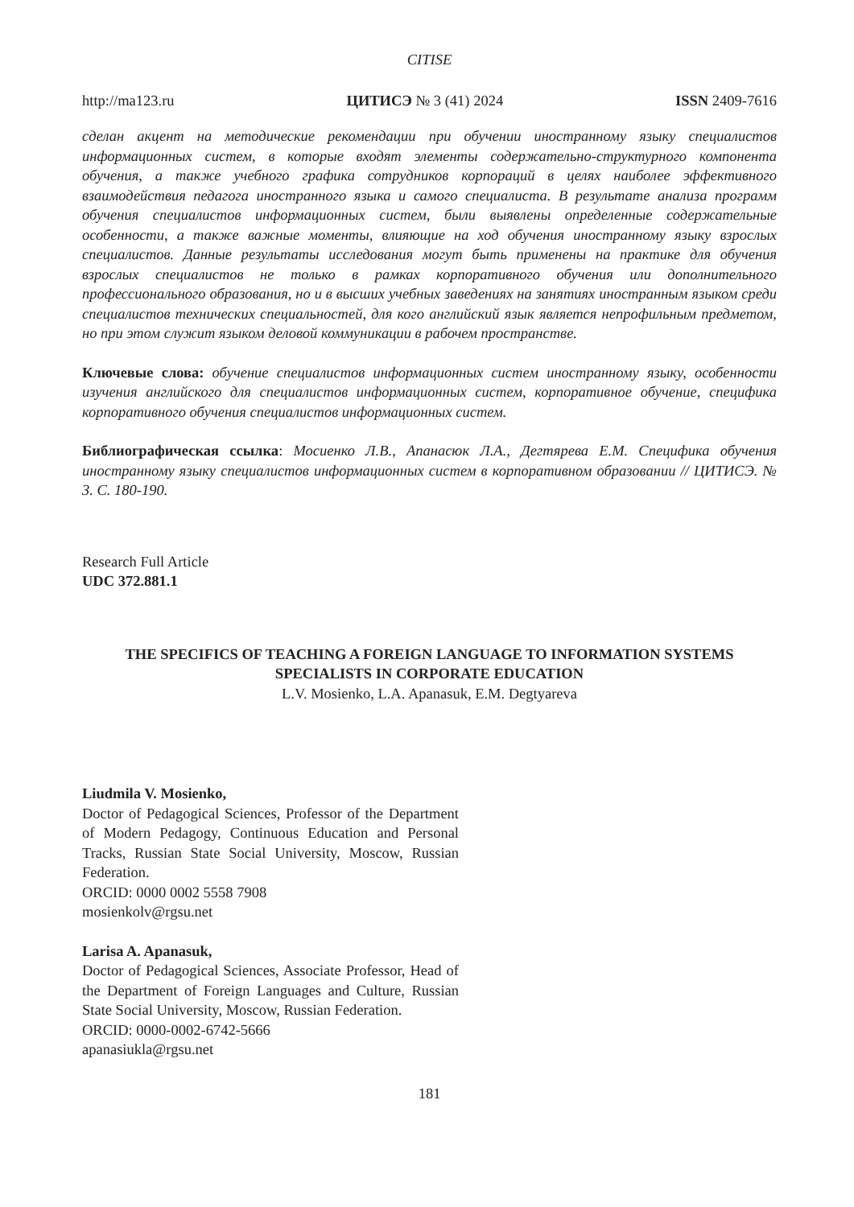CITISE
http://ma123.ru ЦИТИСЭ № 3 (41) 2024 ISSN 2409-7616
сделан акцент на методические рекомендации при обучении иностранному языку специалистов информационных систем, в которые входят элементы содержательно-структурного компонента обучения, а также учебного графика сотрудников корпораций в целях наиболее эффективного взаимодействия педагога иностранного языка и самого специалиста. В результате анализа программ обучения специалистов информационных систем, были выявлены определенные содержательные особенности, а также важные моменты, влияющие на ход обучения иностранному языку взрослых специалистов. Данные результаты исследования могут быть применены на практике для обучения взрослых специалистов не только в рамках корпоративного обучения или дополнительного профессионального образования, но и в высших учебных заведениях на занятиях иностранным языком среди специалистов технических специальностей, для кого английский язык является непрофильным предметом, но при этом служит языком деловой коммуникации в рабочем пространстве.
Ключевые слова: обучение специалистов информационных систем иностранному языку, особенности изучения английского для специалистов информационных систем, корпоративное обучение, специфика корпоративного обучения специалистов информационных систем.
Библиографическая ссылка: Мосиенко Л.В., Апанасюк Л.А., Дегтярева Е.М. Специфика обучения иностранному языку специалистов информационных систем в корпоративном образовании // ЦИТИСЭ. № 3. С. 180-190.
Research Full Article
UDC 372.881.1
THE SPECIFICS OF TEACHING A FOREIGN LANGUAGE TO INFORMATION SYSTEMS SPECIALISTS IN CORPORATE EDUCATION
L.V. Mosienko, L.A. Apanasuk, E.M. Degtyareva
Liudmila V. Mosienko,
Doctor of Pedagogical Sciences, Professor of the Department of Modern Pedagogy, Continuous Education and Personal Tracks, Russian State Social University, Moscow, Russian Federation.
ORCID: 0000 0002 5558 7908
mosienkolv@rgsu.net
Larisa A. Apanasuk,
Doctor of Pedagogical Sciences, Associate Professor, Head of the Department of Foreign Languages and Culture, Russian State Social University, Moscow, Russian Federation.
ORCID: 0000-0002-6742-5666
apanasiukla@rgsu.net
181